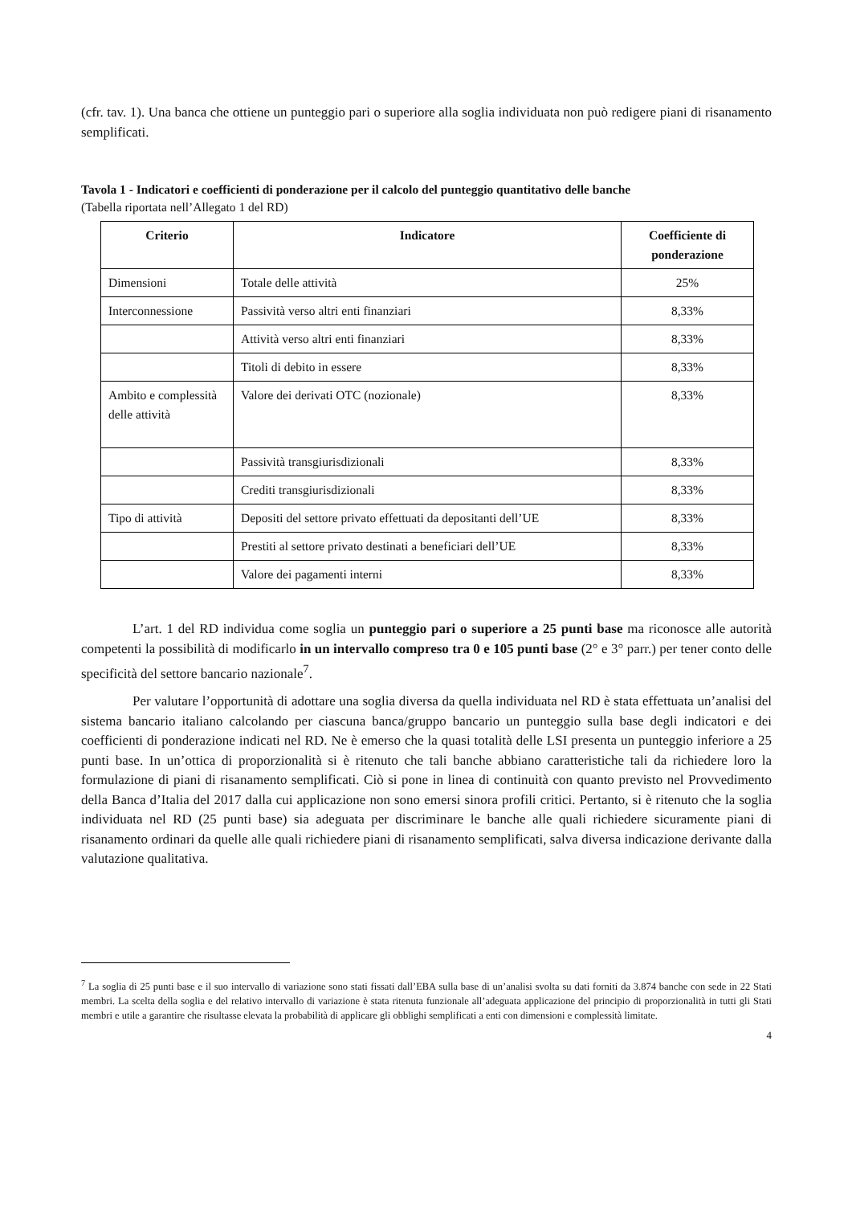(cfr. tav. 1). Una banca che ottiene un punteggio pari o superiore alla soglia individuata non può redigere piani di risanamento semplificati.
Tavola 1 - Indicatori e coefficienti di ponderazione per il calcolo del punteggio quantitativo delle banche
(Tabella riportata nell’Allegato 1 del RD)
| Criterio | Indicatore | Coefficiente di ponderazione |
| --- | --- | --- |
| Dimensioni | Totale delle attività | 25% |
| Interconnessione | Passività verso altri enti finanziari | 8,33% |
| | Attività verso altri enti finanziari | 8,33% |
| | Titoli di debito in essere | 8,33% |
| Ambito e complessità delle attività | Valore dei derivati OTC (nozionale) | 8,33% |
| | Passività transgiurisdizionali | 8,33% |
| | Crediti transgiurisdizionali | 8,33% |
| Tipo di attività | Depositi del settore privato effettuati da depositanti dell’UE | 8,33% |
| | Prestiti al settore privato destinati a beneficiari dell’UE | 8,33% |
| | Valore dei pagamenti interni | 8,33% |
L’art. 1 del RD individua come soglia un punteggio pari o superiore a 25 punti base ma riconosce alle autorità competenti la possibilità di modificarlo in un intervallo compreso tra 0 e 105 punti base (2° e 3° parr.) per tener conto delle specificità del settore bancario nazionale<sup>7</sup>.
Per valutare l’opportunità di adottare una soglia diversa da quella individuata nel RD è stata effettuata un’analisi del sistema bancario italiano calcolando per ciascuna banca/gruppo bancario un punteggio sulla base degli indicatori e dei coefficienti di ponderazione indicati nel RD. Ne è emerso che la quasi totalità delle LSI presenta un punteggio inferiore a 25 punti base. In un’ottica di proporzionalità si è ritenuto che tali banche abbiano caratteristiche tali da richiedere loro la formulazione di piani di risanamento semplificati. Ciò si pone in linea di continuità con quanto previsto nel Provvedimento della Banca d’Italia del 2017 dalla cui applicazione non sono emersi sinora profili critici. Pertanto, si è ritenuto che la soglia individuata nel RD (25 punti base) sia adeguata per discriminare le banche alle quali richiedere sicuramente piani di risanamento ordinari da quelle alle quali richiedere piani di risanamento semplificati, salva diversa indicazione derivante dalla valutazione qualitativa.
<sup>7</sup> La soglia di 25 punti base e il suo intervallo di variazione sono stati fissati dall’EBA sulla base di un’analisi svolta su dati forniti da 3.874 banche con sede in 22 Stati membri. La scelta della soglia e del relativo intervallo di variazione è stata ritenuta funzionale all’adeguata applicazione del principio di proporzionalità in tutti gli Stati membri e utile a garantire che risultasse elevata la probabilità di applicare gli obblighi semplificati a enti con dimensioni e complessità limitate.
4